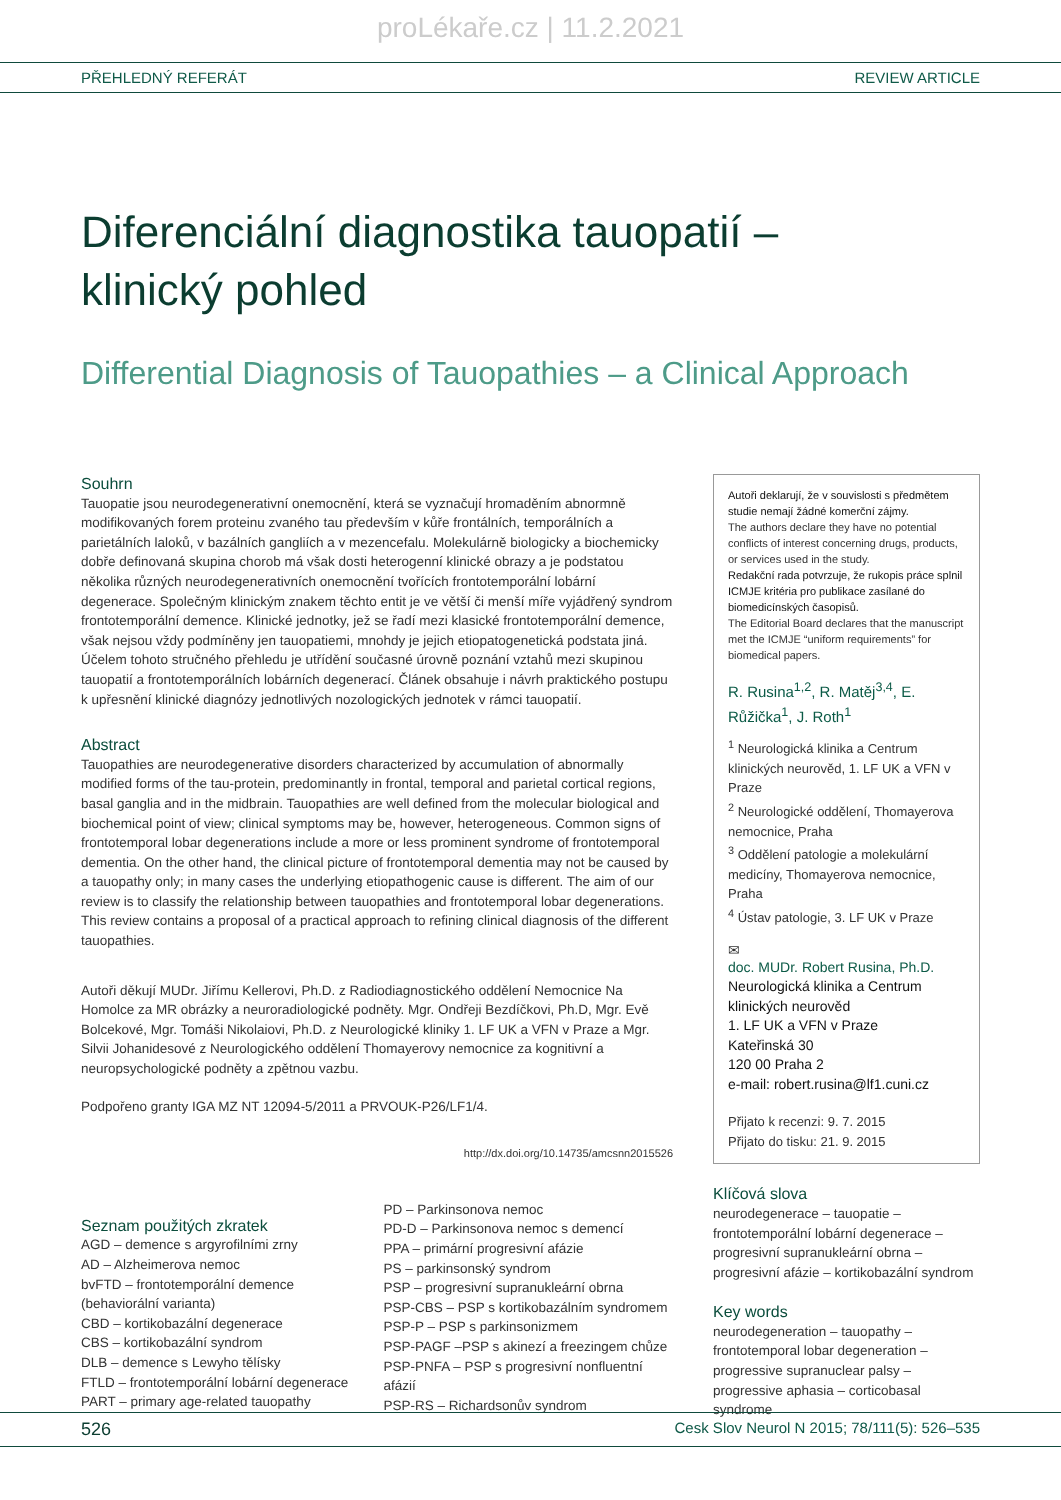proLékaře.cz | 11.2.2021
PŘEHLEDNÝ REFERÁT REVIEW ARTICLE
Diferenciální diagnostika tauopatií –
klinický pohled
Differential Diagnosis of Tauopathies – a Clinical Approach
Souhrn
Tauopatie jsou neurodegenerativní onemocnění, která se vyznačují hromaděním abnormně modifikovaných forem proteinu zvaného tau především v kůře frontálních, temporálních a parietálních laloků, v bazálních gangliích a v mezencefalu. Molekulárně biologicky a biochemicky dobře definovaná skupina chorob má však dosti heterogenní klinické obrazy a je podstatou několika různých neurodegenerativních onemocnění tvořících frontotemporální lobární degenerace. Společným klinickým znakem těchto entit je ve větší či menší míře vyjádřený syndrom frontotemporální demence. Klinické jednotky, jež se řadí mezi klasické frontotemporální demence, však nejsou vždy podmíněny jen tauopatiemi, mnohdy je jejich etiopatogenetická podstata jiná. Účelem tohoto stručného přehledu je utřídění současné úrovně poznání vztahů mezi skupinou tauopatií a frontotemporálních lobárních degenerací. Článek obsahuje i návrh praktického postupu k upřesnění klinické diagnózy jednotlivých nozologických jednotek v rámci tauopatií.
Abstract
Tauopathies are neurodegenerative disorders characterized by accumulation of abnormally modified forms of the tau-protein, predominantly in frontal, temporal and parietal cortical regions, basal ganglia and in the midbrain. Tauopathies are well defined from the molecular biological and biochemical point of view; clinical symptoms may be, however, heterogeneous. Common signs of frontotemporal lobar degenerations include a more or less prominent syndrome of frontotemporal dementia. On the other hand, the clinical picture of frontotemporal dementia may not be caused by a tauopathy only; in many cases the underlying etiopathogenic cause is different. The aim of our review is to classify the relationship between tauopathies and frontotemporal lobar degenerations. This review contains a proposal of a practical approach to refining clinical diagnosis of the different tauopathies.
Autoři děkují MUDr. Jiřímu Kellerovi, Ph.D. z Radiodiagnostického oddělení Nemocnice Na Homolce za MR obrázky a neuroradiologické podněty. Mgr. Ondřeji Bezdíčkovi, Ph.D, Mgr. Evě Bolcekové, Mgr. Tomáši Nikolaiovi, Ph.D. z Neurologické kliniky 1. LF UK a VFN v Praze a Mgr. Silvii Johanidesové z Neurologického oddělení Thomayerovy nemocnice za kognitivní a neuropsychologické podněty a zpětnou vazbu.
Podpořeno granty IGA MZ NT 12094-5/2011 a PRVOUK-P26/LF1/4.
http://dx.doi.org/10.14735/amcsnn2015526
Seznam použitých zkratek
AGD – demence s argyrofilními zrny
AD – Alzheimerova nemoc
bvFTD – frontotemporální demence (behaviorální varianta)
CBD – kortikobazální degenerace
CBS – kortikobazální syndrom
DLB – demence s Lewyho tělísky
FTLD – frontotemporální lobární degenerace
PART – primary age-related tauopathy
PD – Parkinsonova nemoc
PD-D – Parkinsonova nemoc s demencí
PPA – primární progresivní afázie
PS – parkinsonský syndrom
PSP – progresivní supranukleární obrna
PSP-CBS – PSP s kortikobazálním syndromem
PSP-P – PSP s parkinsonizmem
PSP-PAGF –PSP s akinezí a freezingem chůze
PSP-PNFA – PSP s progresivní nonfluentní afázií
PSP-RS – Richardsonův syndrom
Autoři deklarují, že v souvislosti s předmětem studie nemají žádné komerční zájmy.
The authors declare they have no potential conflicts of interest concerning drugs, products, or services used in the study.
Redakční rada potvrzuje, že rukopis práce splnil ICMJE kritéria pro publikace zasílané do biomedicínských časopisů.
The Editorial Board declares that the manuscript met the ICMJE “uniform requirements” for biomedical papers.
R. Rusina<sup>1,2</sup>, R. Matěj<sup>3,4</sup>, E. Růžička<sup>1</sup>, J. Roth<sup>1</sup>
<sup>1</sup> Neurologická klinika a Centrum klinických neurověd, 1. LF UK a VFN v Praze
<sup>2</sup> Neurologické oddělení, Thomayerova nemocnice, Praha
<sup>3</sup> Oddělení patologie a molekulární medicíny, Thomayerova nemocnice, Praha
<sup>4</sup> Ústav patologie, 3. LF UK v Praze
✉
doc. MUDr. Robert Rusina, Ph.D.
Neurologická klinika a Centrum klinických neurověd
1. LF UK a VFN v Praze
Kateřinská 30
120 00 Praha 2
e-mail: robert.rusina@lf1.cuni.cz
Přijato k recenzi: 9. 7. 2015
Přijato do tisku: 21. 9. 2015
Klíčová slova
neurodegenerace – tauopatie – frontotemporální lobární degenerace – progresivní supranukleární obrna – progresivní afázie – kortikobazální syndrom
Key words
neurodegeneration – tauopathy – frontotemporal lobar degeneration –progressive supranuclear palsy – progressive aphasia – corticobasal syndrome
526 Cesk Slov Neurol N 2015; 78/111(5): 526–535